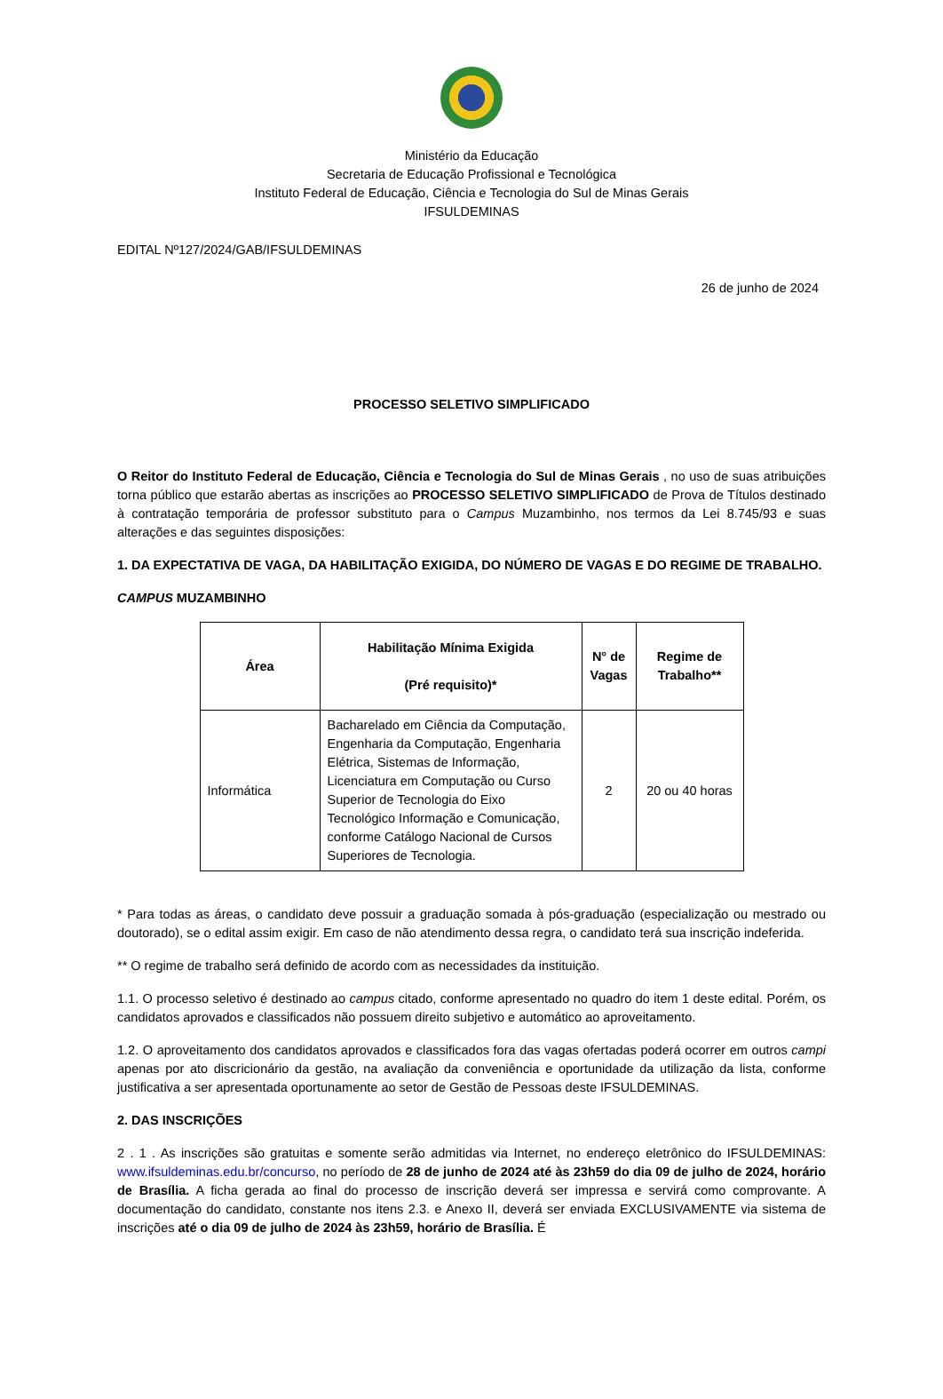Ministério da Educação
Secretaria de Educação Profissional e Tecnológica
Instituto Federal de Educação, Ciência e Tecnologia do Sul de Minas Gerais
IFSULDEMINAS
EDITAL Nº127/2024/GAB/IFSULDEMINAS
26 de junho de 2024
PROCESSO SELETIVO SIMPLIFICADO
O Reitor do Instituto Federal de Educação, Ciência e Tecnologia do Sul de Minas Gerais , no uso de suas atribuições torna público que estarão abertas as inscrições ao PROCESSO SELETIVO SIMPLIFICADO de Prova de Títulos destinado à contratação temporária de professor substituto para o Campus Muzambinho, nos termos da Lei 8.745/93 e suas alterações e das seguintes disposições:
1. DA EXPECTATIVA DE VAGA, DA HABILITAÇÃO EXIGIDA, DO NÚMERO DE VAGAS E DO REGIME DE TRABALHO.
CAMPUS MUZAMBINHO
| Área | Habilitação Mínima Exigida (Pré requisito)* | N° de Vagas | Regime de Trabalho** |
| --- | --- | --- | --- |
| Informática | Bacharelado em Ciência da Computação, Engenharia da Computação, Engenharia Elétrica, Sistemas de Informação, Licenciatura em Computação ou Curso Superior de Tecnologia do Eixo Tecnológico Informação e Comunicação, conforme Catálogo Nacional de Cursos Superiores de Tecnologia. | 2 | 20 ou 40 horas |
* Para todas as áreas, o candidato deve possuir a graduação somada à pós-graduação (especialização ou mestrado ou doutorado), se o edital assim exigir. Em caso de não atendimento dessa regra, o candidato terá sua inscrição indeferida.
** O regime de trabalho será definido de acordo com as necessidades da instituição.
1.1. O processo seletivo é destinado ao campus citado, conforme apresentado no quadro do item 1 deste edital. Porém, os candidatos aprovados e classificados não possuem direito subjetivo e automático ao aproveitamento.
1.2. O aproveitamento dos candidatos aprovados e classificados fora das vagas ofertadas poderá ocorrer em outros campi apenas por ato discricionário da gestão, na avaliação da conveniência e oportunidade da utilização da lista, conforme justificativa a ser apresentada oportunamente ao setor de Gestão de Pessoas deste IFSULDEMINAS.
2. DAS INSCRIÇÕES
2 . 1 . As inscrições são gratuitas e somente serão admitidas via Internet, no endereço eletrônico do IFSULDEMINAS: www.ifsuldeminas.edu.br/concurso, no período de 28 de junho de 2024 até às 23h59 do dia 09 de julho de 2024, horário de Brasília. A ficha gerada ao final do processo de inscrição deverá ser impressa e servirá como comprovante. A documentação do candidato, constante nos itens 2.3. e Anexo II, deverá ser enviada EXCLUSIVAMENTE via sistema de inscrições até o dia 09 de julho de 2024 às 23h59, horário de Brasília. É